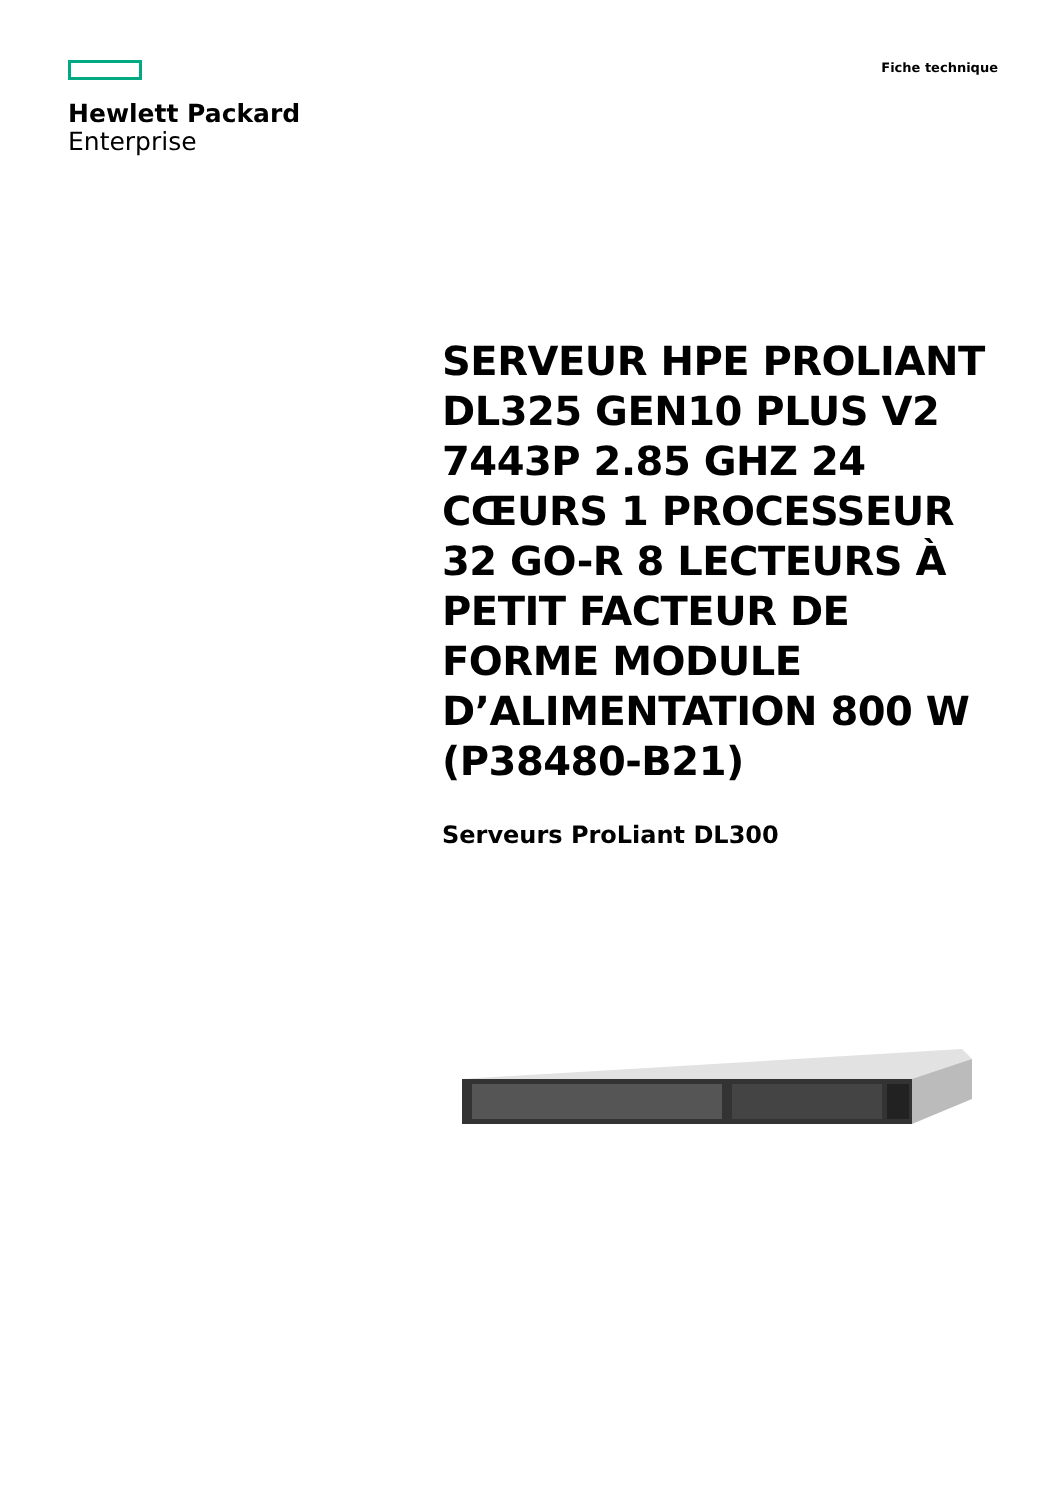Hewlett Packard
Enterprise
Fiche technique
SERVEUR HPE PROLIANT DL325 GEN10 PLUS V2 7443P 2.85 GHZ 24 CŒURS 1 PROCESSEUR 32 GO-R 8 LECTEURS À PETIT FACTEUR DE FORME MODULE D’ALIMENTATION 800 W (P38480-B21)
Serveurs ProLiant DL300